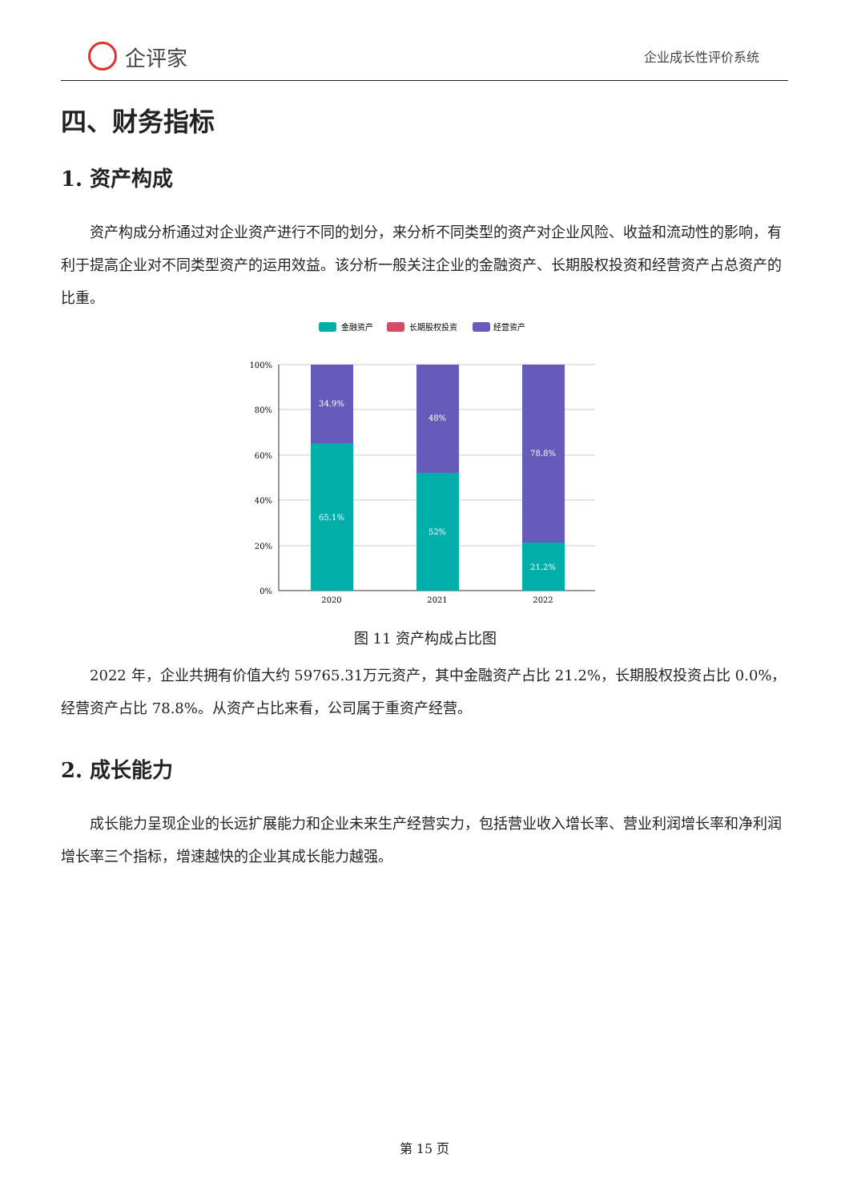企评家
企业成长性评价系统
四、财务指标
1. 资产构成
资产构成分析通过对企业资产进行不同的划分，来分析不同类型的资产对企业风险、收益和流动性的影响，有利于提高企业对不同类型资产的运用效益。该分析一般关注企业的金融资产、长期股权投资和经营资产占总资产的比重。
金融资产
长期股权投资
经营资产
100%
80%
60%
40%
20%
0%
34.9%
65.1%
48%
52%
78.8%
21.2%
2020
2021
2022
图 11 资产构成占比图
2022 年，企业共拥有价值大约 59765.31万元资产，其中金融资产占比 21.2%，长期股权投资占比 0.0%，经营资产占比 78.8%。从资产占比来看，公司属于重资产经营。
2. 成长能力
成长能力呈现企业的长远扩展能力和企业未来生产经营实力，包括营业收入增长率、营业利润增长率和净利润增长率三个指标，增速越快的企业其成长能力越强。
第 15 页